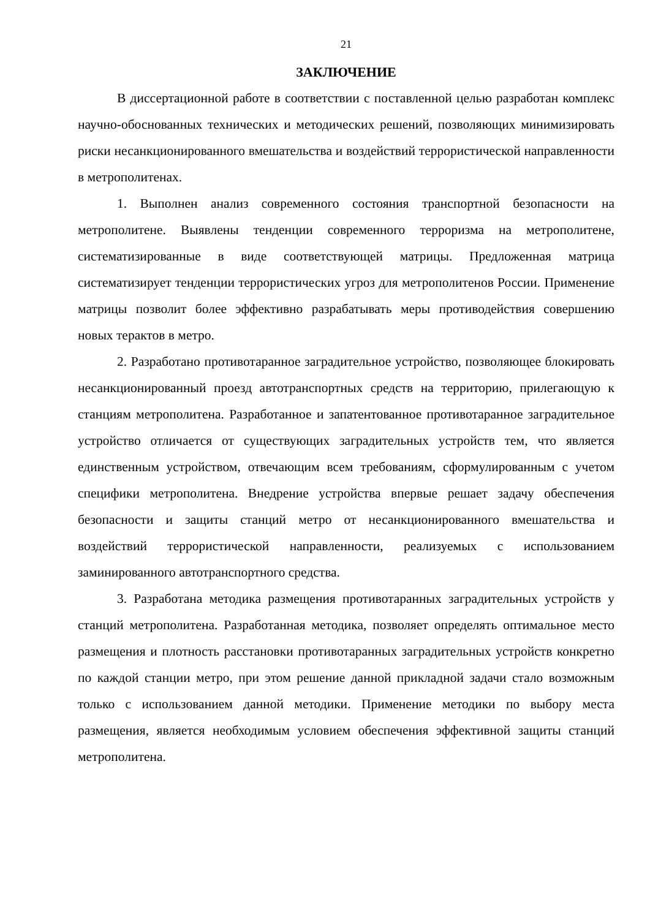21
ЗАКЛЮЧЕНИЕ
В диссертационной работе в соответствии с поставленной целью разработан комплекс научно-обоснованных технических и методических решений, позволяющих минимизировать риски несанкционированного вмешательства и воздействий террористической направленности в метрополитенах.
1. Выполнен анализ современного состояния транспортной безопасности на метрополитене. Выявлены тенденции современного терроризма на метрополитене, систематизированные в виде соответствующей матрицы. Предложенная матрица систематизирует тенденции террористических угроз для метрополитенов России. Применение матрицы позволит более эффективно разрабатывать меры противодействия совершению новых терактов в метро.
2. Разработано противотаранное заградительное устройство, позволяющее блокировать несанкционированный проезд автотранспортных средств на территорию, прилегающую к станциям метрополитена. Разработанное и запатентованное противотаранное заградительное устройство отличается от существующих заградительных устройств тем, что является единственным устройством, отвечающим всем требованиям, сформулированным с учетом специфики метрополитена. Внедрение устройства впервые решает задачу обеспечения безопасности и защиты станций метро от несанкционированного вмешательства и воздействий террористической направленности, реализуемых с использованием заминированного автотранспортного средства.
3. Разработана методика размещения противотаранных заградительных устройств у станций метрополитена. Разработанная методика, позволяет определять оптимальное место размещения и плотность расстановки противотаранных заградительных устройств конкретно по каждой станции метро, при этом решение данной прикладной задачи стало возможным только с использованием данной методики. Применение методики по выбору места размещения, является необходимым условием обеспечения эффективной защиты станций метрополитена.